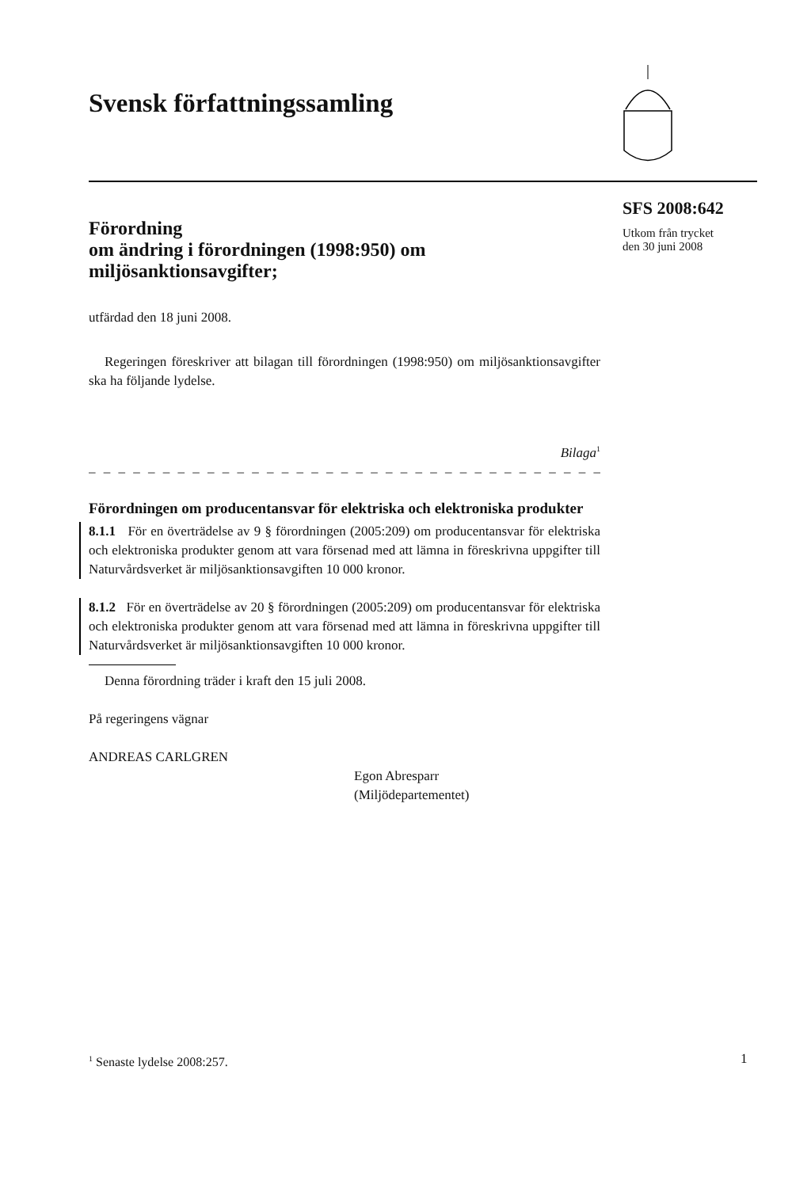Svensk författningssamling
SFS 2008:642
Utkom från trycket
den 30 juni 2008
Förordning
om ändring i förordningen (1998:950) om miljösanktionsavgifter;
utfärdad den 18 juni 2008.
Regeringen föreskriver att bilagan till förordningen (1998:950) om miljö­sanktionsavgifter ska ha följande lydelse.
Bilaga<sup>1</sup>
– – – – – – – – – – – – – – – – – – – – – – – – – – – – – – – – – – – – –
Förordningen om producentansvar för elektriska och elektroniska produkter
8.1.1 För en överträdelse av 9 § förordningen (2005:209) om producentan­svar för elektriska och elektroniska produkter genom att vara försenad med att lämna in föreskrivna uppgifter till Naturvårdsverket är miljösanktions­avgiften 10 000 kronor.
8.1.2 För en överträdelse av 20 § förordningen (2005:209) om producent­ansvar för elektriska och elektroniska produkter genom att vara försenad med att lämna in föreskrivna uppgifter till Naturvårdsverket är miljösanktionsavgiften 10 000 kronor.
Denna förordning träder i kraft den 15 juli 2008.
På regeringens vägnar
ANDREAS CARLGREN
Egon Abresparr
(Miljödepartementet)
<sup>1</sup> Senaste lydelse 2008:257. 1